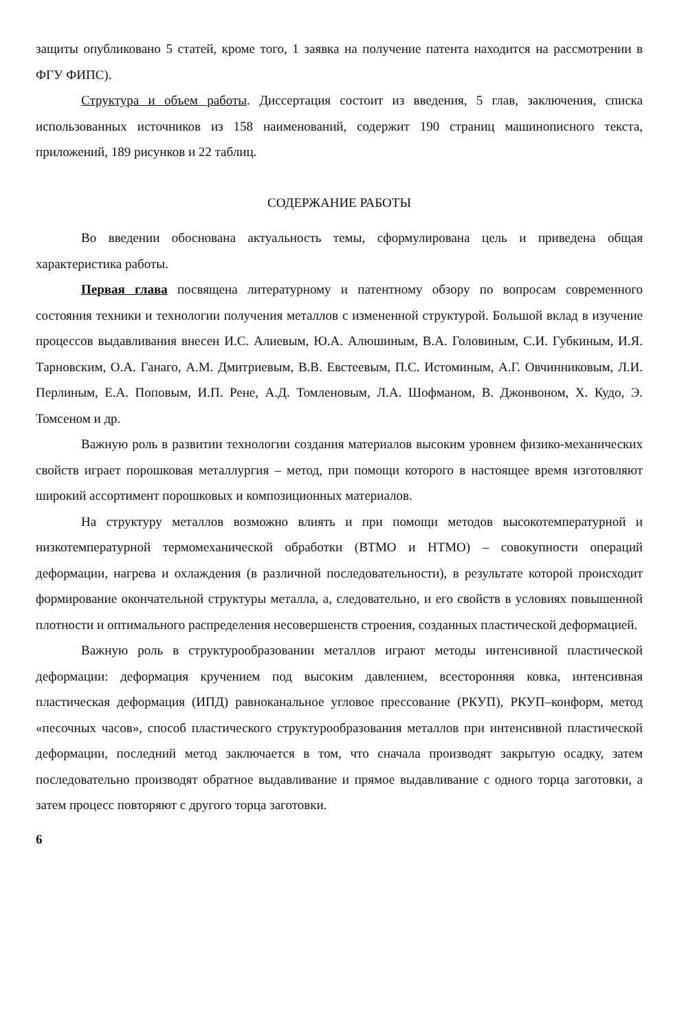защиты опубликовано 5 статей, кроме того, 1 заявка на получение патента находится на рассмотрении в ФГУ ФИПС).
Структура и объем работы. Диссертация состоит из введения, 5 глав, заключения, списка использованных источников из 158 наименований, содержит 190 страниц машинописного текста, приложений, 189 рисунков и 22 таблиц.
СОДЕРЖАНИЕ РАБОТЫ
Во введении обоснована актуальность темы, сформулирована цель и приведена общая характеристика работы.
Первая глава посвящена литературному и патентному обзору по вопросам современного состояния техники и технологии получения металлов с измененной структурой. Большой вклад в изучение процессов выдавливания внесен И.С. Алиевым, Ю.А. Алюшиным, В.А. Головиным, С.И. Губкиным, И.Я. Тарновским, О.А. Ганаго, А.М. Дмитриевым, В.В. Евстеевым, П.С. Истоминым, А.Г. Овчинниковым, Л.И. Перлиным, Е.А. Поповым, И.П. Рене, А.Д. Томленовым, Л.А. Шофманом, В. Джонвоном, Х. Кудо, Э. Томсеном и др.
Важную роль в развитии технологии создания материалов высоким уровнем физико-механических свойств играет порошковая металлургия – метод, при помощи которого в настоящее время изготовляют широкий ассортимент порошковых и композиционных материалов.
На структуру металлов возможно влиять и при помощи методов высокотемпературной и низкотемпературной термомеханической обработки (ВТМО и НТМО) – совокупности операций деформации, нагрева и охлаждения (в различной последовательности), в результате которой происходит формирование окончательной структуры металла, а, следовательно, и его свойств в условиях повышенной плотности и оптимального распределения несовершенств строения, созданных пластической деформацией.
Важную роль в структурообразовании металлов играют методы интенсивной пластической деформации: деформация кручением под высоким давлением, всесторонняя ковка, интенсивная пластическая деформация (ИПД) равноканальное угловое прессование (РКУП), РКУП–конформ, метод «песочных часов», способ пластического структурообразования металлов при интенсивной пластической деформации, последний метод заключается в том, что сначала производят закрытую осадку, затем последовательно производят обратное выдавливание и прямое выдавливание с одного торца заготовки, а затем процесс повторяют с другого торца заготовки.
6